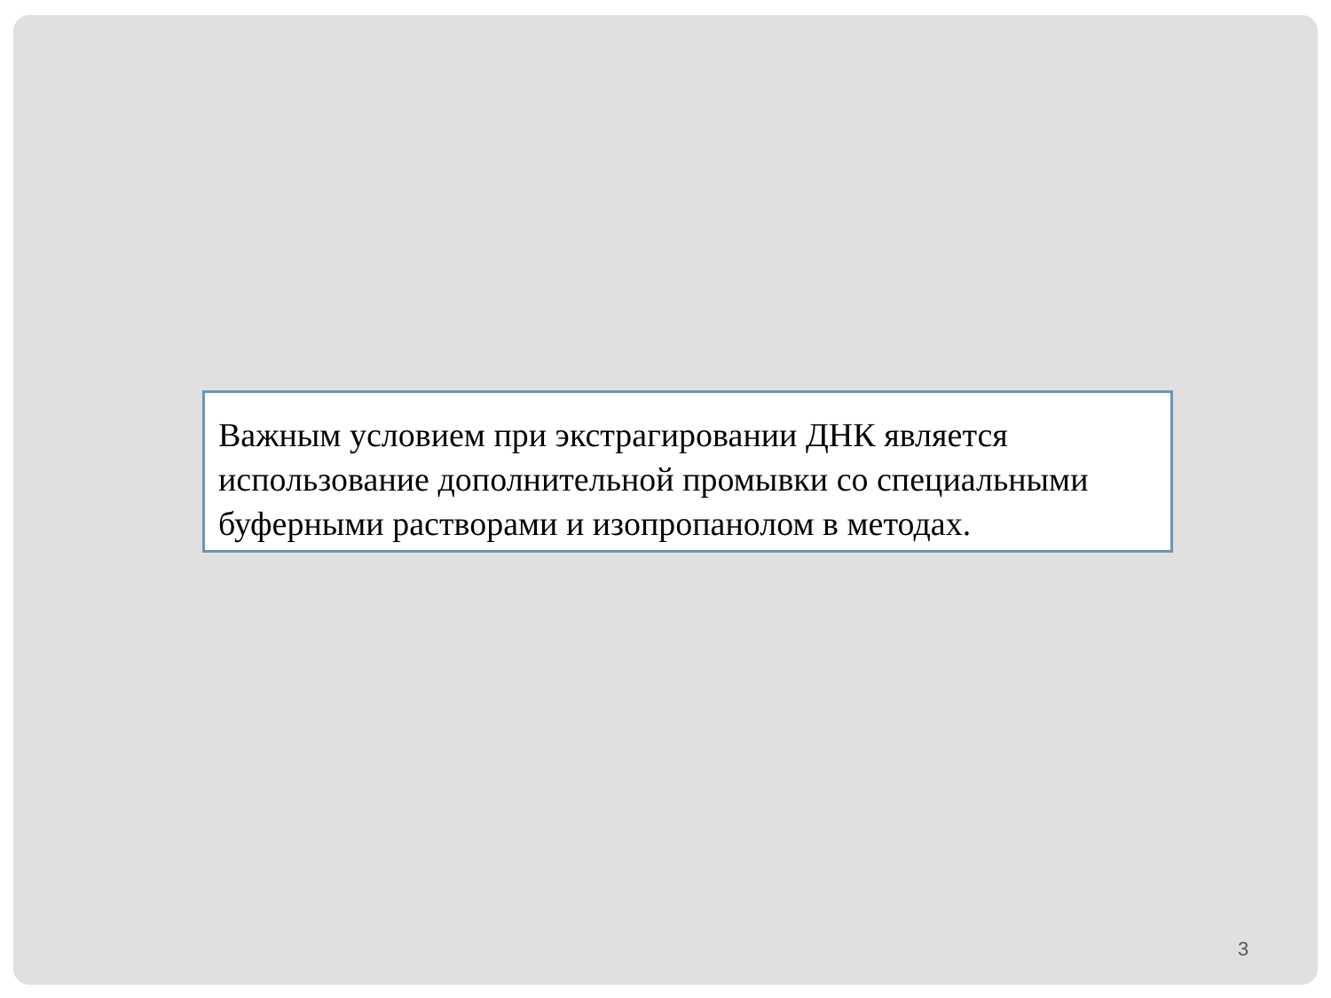Важным условием при экстрагировании ДНК является использование дополнительной промывки со специальными буферными растворами и изопропанолом в методах.
3